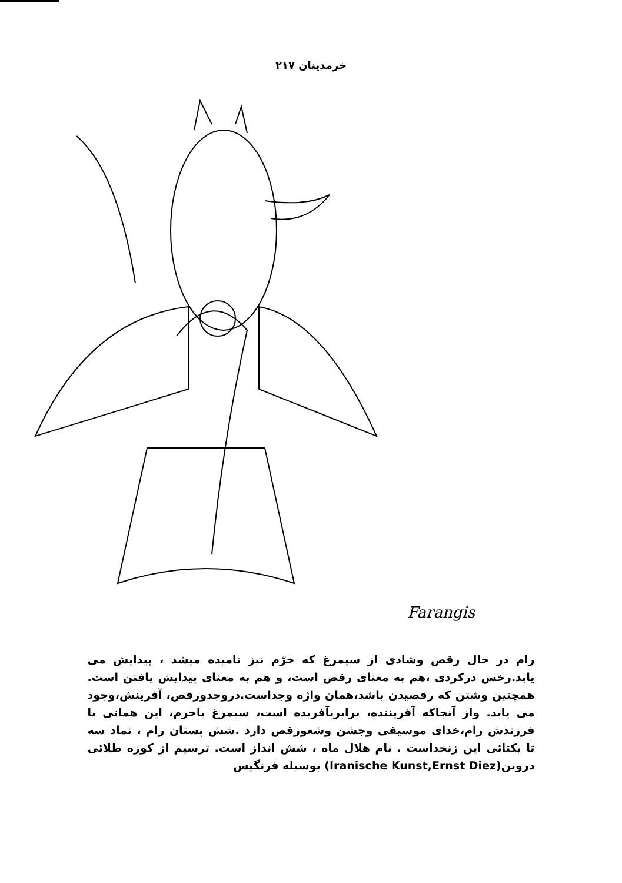خرمدینان ۲۱۷
Farangis
رام در حال رقص وشادی از سیمرغ که خرّم نیز نامیده میشد ، پیدایش می یابد.رخس درکردی ،هم به معنای رقص است، و هم به معنای پیدایش یافتن است. همچنین وشتن که رقصیدن باشد،همان واژه وجداست.دروجدورقص، آفرینش،وجود می یابد. واز آنجاکه آفریننده، برابربآفریده است، سیمرغ یاخرم، این همانی با فرزندش رام،خدای موسیقی وجشن وشعورقص دارد .شش پستان رام ، نماد سه تا یکتائی این زنخداست . نام هلال ماه ، شش انداز است. ترسیم از کوزه طلائی دروین(Iranische Kunst,Ernst Diez) بوسیله فرنگیس